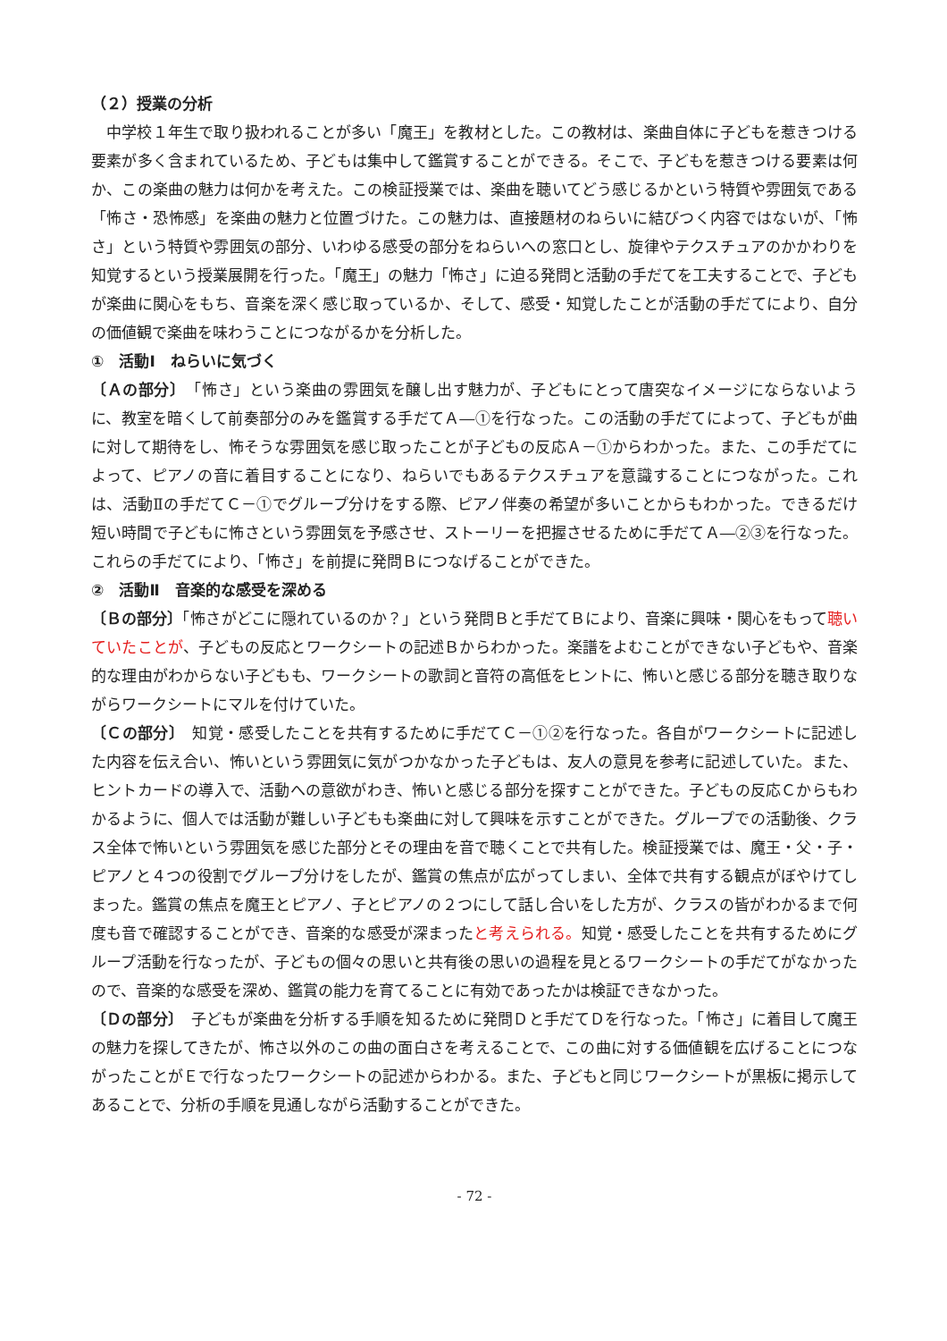（２）授業の分析
中学校１年生で取り扱われることが多い「魔王」を教材とした。この教材は、楽曲自体に子どもを惹きつける要素が多く含まれているため、子どもは集中して鑑賞することができる。そこで、子どもを惹きつける要素は何か、この楽曲の魅力は何かを考えた。この検証授業では、楽曲を聴いてどう感じるかという特質や雰囲気である「怖さ・恐怖感」を楽曲の魅力と位置づけた。この魅力は、直接題材のねらいに結びつく内容ではないが、「怖さ」という特質や雰囲気の部分、いわゆる感受の部分をねらいへの窓口とし、旋律やテクスチュアのかかわりを知覚するという授業展開を行った。「魔王」の魅力「怖さ」に迫る発問と活動の手だてを工夫することで、子どもが楽曲に関心をもち、音楽を深く感じ取っているか、そして、感受・知覚したことが活動の手だてにより、自分の価値観で楽曲を味わうことにつながるかを分析した。
①　活動Ⅰ　ねらいに気づく
〔Ａの部分〕　「怖さ」という楽曲の雰囲気を醸し出す魅力が、子どもにとって唐突なイメージにならないように、教室を暗くして前奏部分のみを鑑賞する手だてＡ―①を行なった。この活動の手だてによって、子どもが曲に対して期待をし、怖そうな雰囲気を感じ取ったことが子どもの反応Ａ－①からわかった。また、この手だてによって、ピアノの音に着目することになり、ねらいでもあるテクスチュアを意識することにつながった。これは、活動Ⅱの手だてＣ－①でグループ分けをする際、ピアノ伴奏の希望が多いことからもわかった。できるだけ短い時間で子どもに怖さという雰囲気を予感させ、ストーリーを把握させるために手だてＡ―②③を行なった。これらの手だてにより、「怖さ」を前提に発問Ｂにつなげることができた。
②　活動Ⅱ　音楽的な感受を深める
〔Ｂの部分〕「怖さがどこに隠れているのか？」という発問Ｂと手だてＢにより、音楽に興味・関心をもって聴いていたことが、子どもの反応とワークシートの記述Ｂからわかった。楽譜をよむことができない子どもや、音楽的な理由がわからない子どもも、ワークシートの歌詞と音符の高低をヒントに、怖いと感じる部分を聴き取りながらワークシートにマルを付けていた。
〔Ｃの部分〕　知覚・感受したことを共有するために手だてＣ－①②を行なった。各自がワークシートに記述した内容を伝え合い、怖いという雰囲気に気がつかなかった子どもは、友人の意見を参考に記述していた。また、ヒントカードの導入で、活動への意欲がわき、怖いと感じる部分を探すことができた。子どもの反応Ｃからもわかるように、個人では活動が難しい子どもも楽曲に対して興味を示すことができた。グループでの活動後、クラス全体で怖いという雰囲気を感じた部分とその理由を音で聴くことで共有した。検証授業では、魔王・父・子・ピアノと４つの役割でグループ分けをしたが、鑑賞の焦点が広がってしまい、全体で共有する観点がぼやけてしまった。鑑賞の焦点を魔王とピアノ、子とピアノの２つにして話し合いをした方が、クラスの皆がわかるまで何度も音で確認することができ、音楽的な感受が深まったと考えられる。知覚・感受したことを共有するためにグループ活動を行なったが、子どもの個々の思いと共有後の思いの過程を見とるワークシートの手だてがなかったので、音楽的な感受を深め、鑑賞の能力を育てることに有効であったかは検証できなかった。
〔Ｄの部分〕　子どもが楽曲を分析する手順を知るために発問Ｄと手だてＤを行なった。「怖さ」に着目して魔王の魅力を探してきたが、怖さ以外のこの曲の面白さを考えることで、この曲に対する価値観を広げることにつながったことがＥで行なったワークシートの記述からわかる。また、子どもと同じワークシートが黒板に掲示してあることで、分析の手順を見通しながら活動することができた。
- 72 -